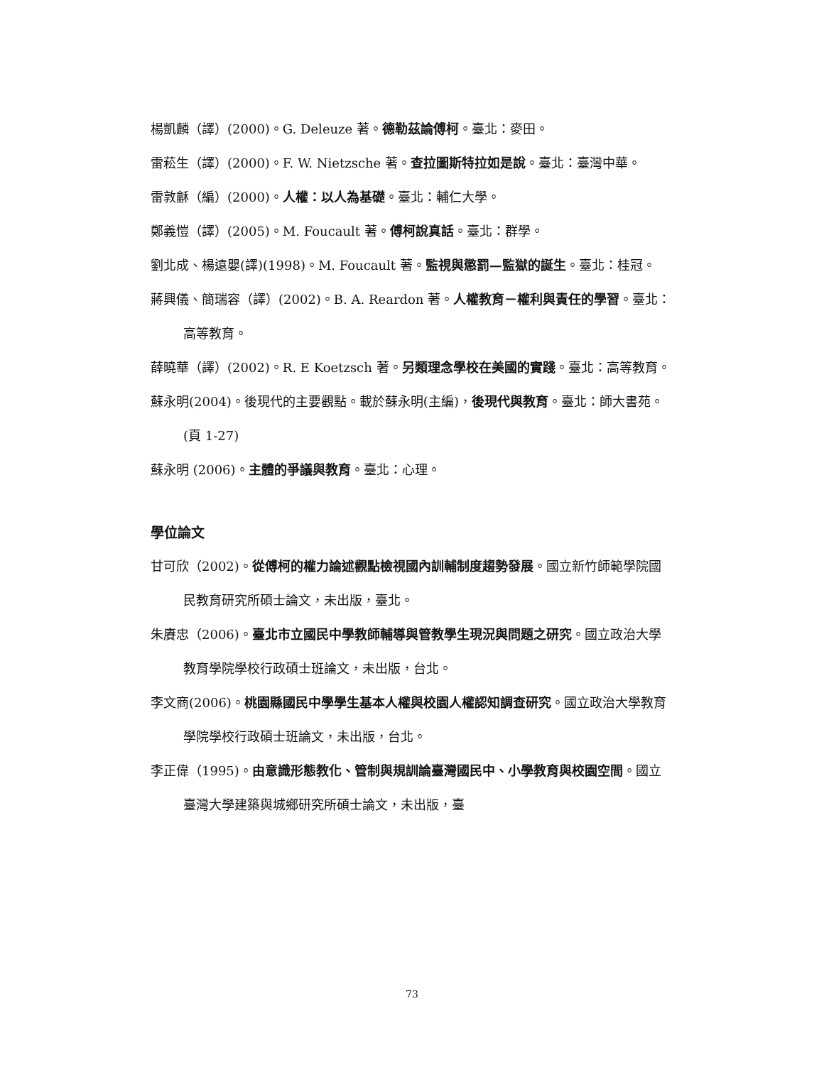楊凱麟（譯）(2000)。G. Deleuze 著。德勒茲論傅柯。臺北：麥田。
雷菘生（譯）(2000)。F. W. Nietzsche 著。查拉圖斯特拉如是說。臺北：臺灣中華。
雷敦龢（編）(2000)。人權：以人為基礎。臺北：輔仁大學。
鄭義愷（譯）(2005)。M. Foucault 著。傅柯說真話。臺北：群學。
劉北成、楊遠嬰(譯)(1998)。M. Foucault 著。監視與懲罰—監獄的誕生。臺北：桂冠。
蔣興儀、簡瑞容（譯）(2002)。B. A. Reardon 著。人權教育－權利與責任的學習。臺北：高等教育。
薛曉華（譯）(2002)。R. E Koetzsch 著。另類理念學校在美國的實踐。臺北：高等教育。
蘇永明(2004)。後現代的主要觀點。載於蘇永明(主編)，後現代與教育。臺北：師大書苑。(頁 1-27)
蘇永明 (2006)。主體的爭議與教育。臺北：心理。
學位論文
甘可欣（2002)。從傅柯的權力論述觀點檢視國內訓輔制度趨勢發展。國立新竹師範學院國民教育研究所碩士論文，未出版，臺北。
朱賡忠（2006)。臺北市立國民中學教師輔導與管教學生現況與問題之研究。國立政治大學教育學院學校行政碩士班論文，未出版，台北。
李文商(2006)。桃園縣國民中學學生基本人權與校園人權認知調查研究。國立政治大學教育學院學校行政碩士班論文，未出版，台北。
李正偉（1995)。由意識形態教化、管制與規訓論臺灣國民中、小學教育與校園空間。國立臺灣大學建築與城鄉研究所碩士論文，未出版，臺
73